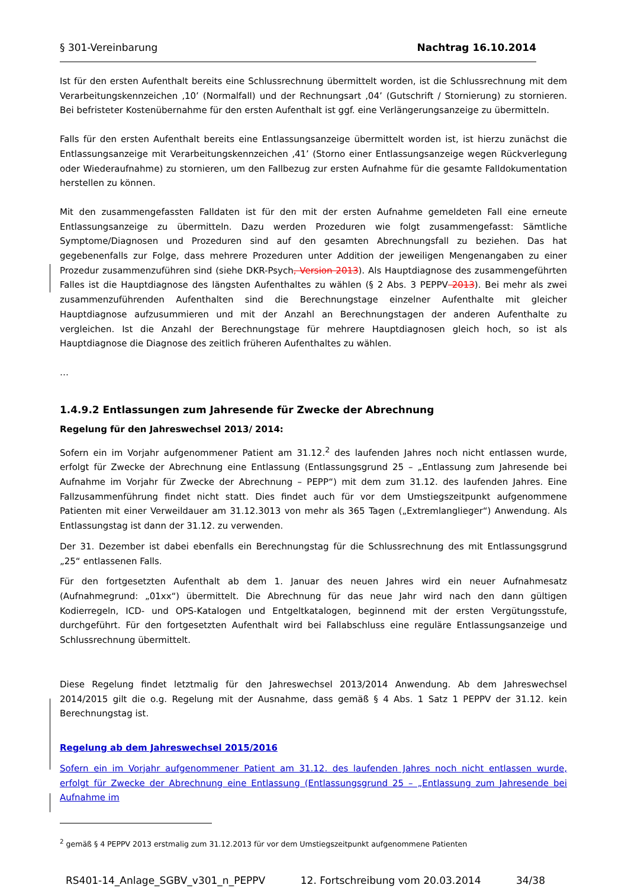§ 301-Vereinbarung Nachtrag 16.10.2014
Ist für den ersten Aufenthalt bereits eine Schlussrechnung übermittelt worden, ist die Schlussrechnung mit dem Verarbeitungskennzeichen ‚10’ (Normalfall) und der Rechnungsart ‚04’ (Gutschrift / Stornierung) zu stornieren. Bei befristeter Kostenübernahme für den ersten Aufenthalt ist ggf. eine Verlängerungsanzeige zu übermitteln.
Falls für den ersten Aufenthalt bereits eine Entlassungsanzeige übermittelt worden ist, ist hierzu zunächst die Entlassungsanzeige mit Verarbeitungskennzeichen ‚41’ (Storno einer Entlassungsanzeige wegen Rückverlegung oder Wiederaufnahme) zu stornieren, um den Fallbezug zur ersten Aufnahme für die gesamte Falldokumentation herstellen zu können.
Mit den zusammengefassten Falldaten ist für den mit der ersten Aufnahme gemeldeten Fall eine erneute Entlassungsanzeige zu übermitteln. Dazu werden Prozeduren wie folgt zusammengefasst: Sämtliche Symptome/Diagnosen und Prozeduren sind auf den gesamten Abrechnungsfall zu beziehen. Das hat gegebenenfalls zur Folge, dass mehrere Prozeduren unter Addition der jeweiligen Mengenangaben zu einer Prozedur zusammenzuführen sind (siehe DKR-Psych, Version 2013). Als Hauptdiagnose des zusammengeführten Falles ist die Hauptdiagnose des längsten Aufenthaltes zu wählen (§ 2 Abs. 3 PEPPV 2013). Bei mehr als zwei zusammenzuführenden Aufenthalten sind die Berechnungstage einzelner Aufenthalte mit gleicher Hauptdiagnose aufzusummieren und mit der Anzahl an Berechnungstagen der anderen Aufenthalte zu vergleichen. Ist die Anzahl der Berechnungstage für mehrere Hauptdiagnosen gleich hoch, so ist als Hauptdiagnose die Diagnose des zeitlich früheren Aufenthaltes zu wählen.
…
1.4.9.2 Entlassungen zum Jahresende für Zwecke der Abrechnung
Regelung für den Jahreswechsel 2013/ 2014:
Sofern ein im Vorjahr aufgenommener Patient am 31.12.<sup>2</sup> des laufenden Jahres noch nicht entlassen wurde, erfolgt für Zwecke der Abrechnung eine Entlassung (Entlassungsgrund 25 – „Entlassung zum Jahresende bei Aufnahme im Vorjahr für Zwecke der Abrechnung – PEPP“) mit dem zum 31.12. des laufenden Jahres. Eine Fallzusammenführung findet nicht statt. Dies findet auch für vor dem Umstiegszeitpunkt aufgenommene Patienten mit einer Verweildauer am 31.12.3013 von mehr als 365 Tagen („Extremlanglieger“) Anwendung. Als Entlassungstag ist dann der 31.12. zu verwenden.
Der 31. Dezember ist dabei ebenfalls ein Berechnungstag für die Schlussrechnung des mit Entlassungsgrund „25“ entlassenen Falls.
Für den fortgesetzten Aufenthalt ab dem 1. Januar des neuen Jahres wird ein neuer Aufnahmesatz (Aufnahmegrund: „01xx“) übermittelt. Die Abrechnung für das neue Jahr wird nach den dann gültigen Kodierregeln, ICD- und OPS-Katalogen und Entgeltkatalogen, beginnend mit der ersten Vergütungsstufe, durchgeführt. Für den fortgesetzten Aufenthalt wird bei Fallabschluss eine reguläre Entlassungsanzeige und Schlussrechnung übermittelt.
Diese Regelung findet letztmalig für den Jahreswechsel 2013/2014 Anwendung. Ab dem Jahreswechsel 2014/2015 gilt die o.g. Regelung mit der Ausnahme, dass gemäß § 4 Abs. 1 Satz 1 PEPPV der 31.12. kein Berechnungstag ist.
Regelung ab dem Jahreswechsel 2015/2016
Sofern ein im Vorjahr aufgenommener Patient am 31.12. des laufenden Jahres noch nicht entlassen wurde, erfolgt für Zwecke der Abrechnung eine Entlassung (Entlassungsgrund 25 – „Entlassung zum Jahresende bei Aufnahme im
<sup>2</sup> gemäß § 4 PEPPV 2013 erstmalig zum 31.12.2013 für vor dem Umstiegszeitpunkt aufgenommene Patienten
RS401-14_Anlage_SGBV_v301_n_PEPPV 12. Fortschreibung vom 20.03.2014 34/38